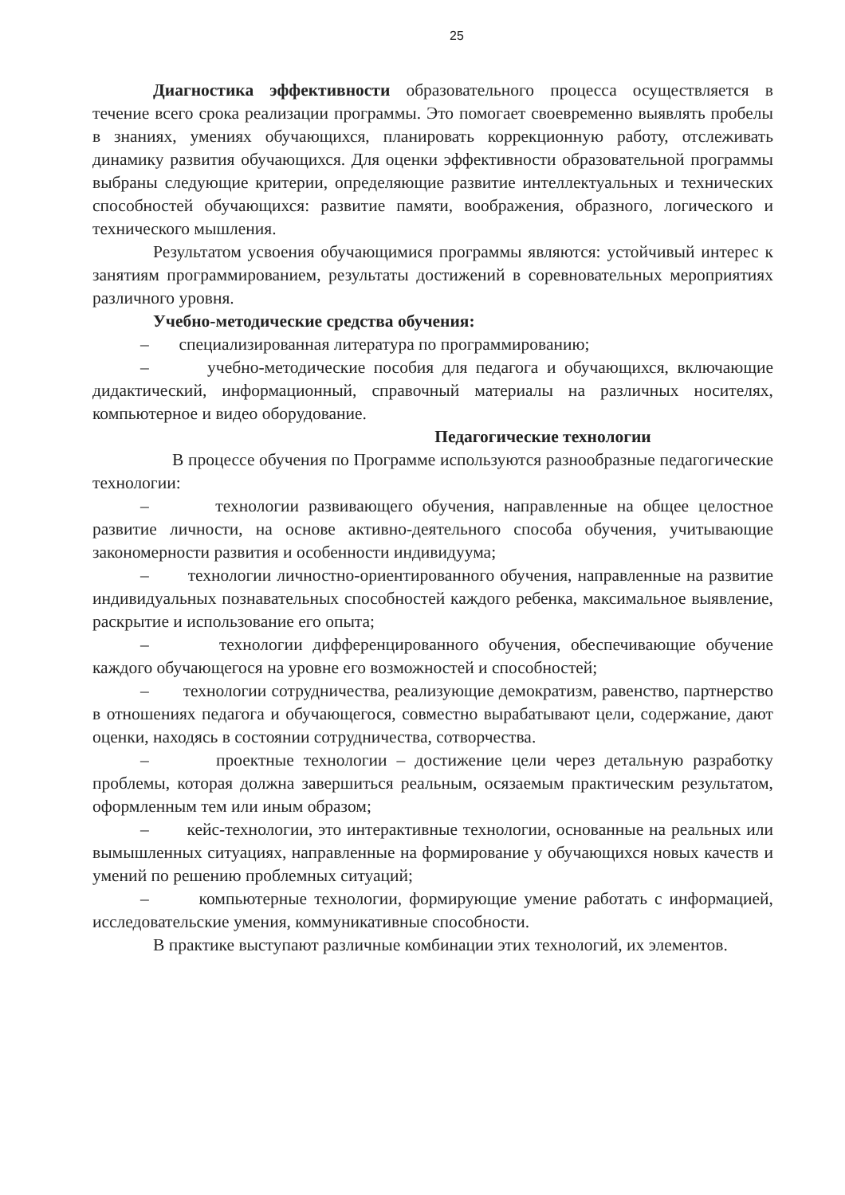25
Диагностика эффективности образовательного процесса осуществляется в течение всего срока реализации программы. Это помогает своевременно выявлять пробелы в знаниях, умениях обучающихся, планировать коррекционную работу, отслеживать динамику развития обучающихся. Для оценки эффективности образовательной программы выбраны следующие критерии, определяющие развитие интеллектуальных и технических способностей обучающихся: развитие памяти, воображения, образного, логического и технического мышления.
Результатом усвоения обучающимися программы являются: устойчивый интерес к занятиям программированием, результаты достижений в соревновательных мероприятиях различного уровня.
Учебно-методические средства обучения:
– специализированная литература по программированию;
– учебно-методические пособия для педагога и обучающихся, включающие дидактический, информационный, справочный материалы на различных носителях, компьютерное и видео оборудование.
Педагогические технологии
В процессе обучения по Программе используются разнообразные педагогические технологии:
– технологии развивающего обучения, направленные на общее целостное развитие личности, на основе активно-деятельного способа обучения, учитывающие закономерности развития и особенности индивидуума;
– технологии личностно-ориентированного обучения, направленные на развитие индивидуальных познавательных способностей каждого ребенка, максимальное выявление, раскрытие и использование его опыта;
– технологии дифференцированного обучения, обеспечивающие обучение каждого обучающегося на уровне его возможностей и способностей;
– технологии сотрудничества, реализующие демократизм, равенство, партнерство в отношениях педагога и обучающегося, совместно вырабатывают цели, содержание, дают оценки, находясь в состоянии сотрудничества, сотворчества.
– проектные технологии – достижение цели через детальную разработку проблемы, которая должна завершиться реальным, осязаемым практическим результатом, оформленным тем или иным образом;
– кейс-технологии, это интерактивные технологии, основанные на реальных или вымышленных ситуациях, направленные на формирование у обучающихся новых качеств и умений по решению проблемных ситуаций;
– компьютерные технологии, формирующие умение работать с информацией, исследовательские умения, коммуникативные способности.
В практике выступают различные комбинации этих технологий, их элементов.